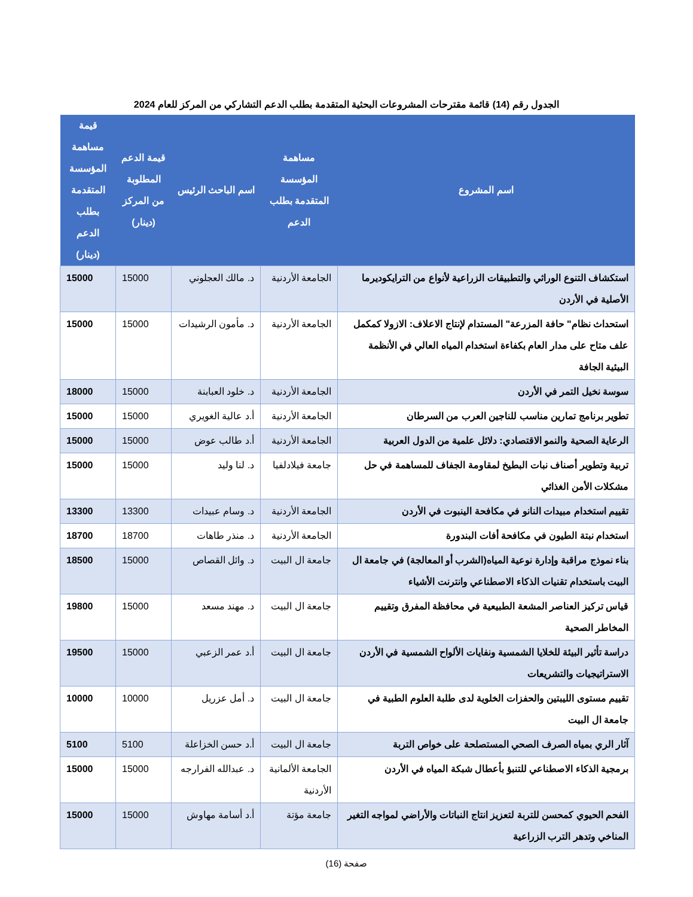الجدول رقم (14) قائمة مقترحات المشروعات البحثية المتقدمة بطلب الدعم التشاركي من المركز للعام 2024
| اسم المشروع | مساهمة المؤسسة المتقدمة بطلب الدعم | اسم الباحث الرئيس | قيمة الدعم المطلوبة من المركز (دينار) | قيمة مساهمة المؤسسة المتقدمة بطلب الدعم (دينار) |
| --- | --- | --- | --- | --- |
| استكشاف التنوع الوراثي والتطبيقات الزراعية لأنواع من الترايكوديرما الأصلية في الأردن | الجامعة الأردنية | د. مالك العجلوني | 15000 | 15000 |
| استحداث نظام" حافة المزرعة" المستدام لإنتاج الاعلاف: الازولا كمكمل علف متاح على مدار العام بكفاءة استخدام المياه العالي في الأنظمة البيئية الجافة | الجامعة الأردنية | د. مأمون الرشيدات | 15000 | 15000 |
| سوسة نخيل التمر في الأردن | الجامعة الأردنية | د. خلود العبابنة | 15000 | 18000 |
| تطوير برنامج تمارين مناسب للناجين العرب من السرطان | الجامعة الأردنية | أ.د عالية الغويري | 15000 | 15000 |
| الرعاية الصحية والنمو الاقتصادي: دلائل علمية من الدول العربية | الجامعة الأردنية | أ.د طالب عوض | 15000 | 15000 |
| تربية وتطوير أصناف نبات البطيخ لمقاومة الجفاف للمساهمة في حل مشكلات الأمن الغذائي | جامعة فيلادلفيا | د. لنا وليد | 15000 | 15000 |
| تقييم استخدام مبيدات النانو في مكافحة الينبوت في الأردن | الجامعة الأردنية | د. وسام عبيدات | 13300 | 13300 |
| استخدام نبتة الطيون في مكافحة أفات البندورة | الجامعة الأردنية | د. منذر طاهات | 18700 | 18700 |
| بناء نموذج مراقبة وإدارة نوعية المياه(الشرب أو المعالجة) في جامعة ال البيت باستخدام تقنيات الذكاء الاصطناعي وانترنت الأشياء | جامعة ال البيت | د. وائل القصاص | 15000 | 18500 |
| قياس تركيز العناصر المشعة الطبيعية في محافظة المفرق وتقييم المخاطر الصحية | جامعة ال البيت | د. مهند مسعد | 15000 | 19800 |
| دراسة تأثير البيئة للخلايا الشمسية ونفايات الألواح الشمسية في الأردن الاستراتيجيات والتشريعات | جامعة ال البيت | أ.د عمر الزعبي | 15000 | 19500 |
| تقييم مستوى الليبتين والحفزات الخلوية لدى طلبة العلوم الطبية في جامعة ال البيت | جامعة ال البيت | د. أمل عزريل | 10000 | 10000 |
| آثار الري بمياه الصرف الصحي المستصلحة على خواص التربة | جامعة ال البيت | أ.د حسن الخزاعلة | 5100 | 5100 |
| برمجية الذكاء الاصطناعي للتنبؤ بأعطال شبكة المياه في الأردن | الجامعة الألمانية الأردنية | د. عبدالله الفرارجه | 15000 | 15000 |
| الفحم الحيوي كمحسن للتربة لتعزيز انتاج النباتات والأراضي لمواجه التغير المناخي وتدهر الترب الزراعية | جامعة مؤتة | أ.د أسامة مهاوش | 15000 | 15000 |
صفحة (16)